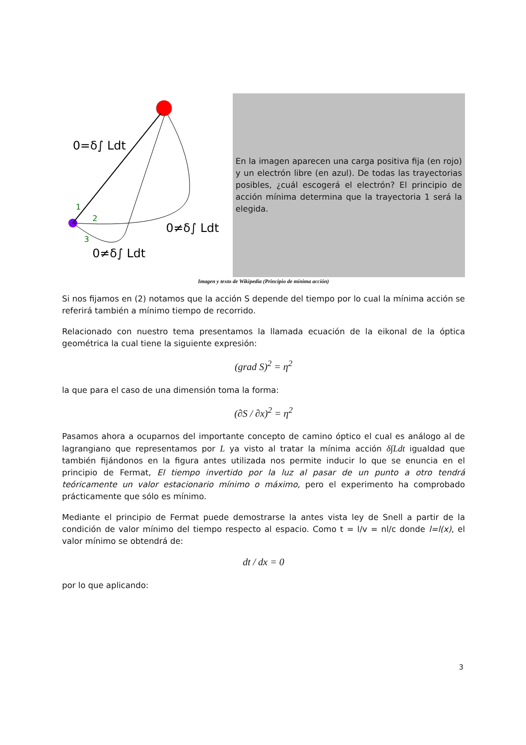0=δ∫ Ldt
1
2
3
0≠δ∫ Ldt
0≠δ∫ Ldt
En la imagen aparecen una carga positiva fija (en rojo) y un electrón libre (en azul). De todas las trayectorias posibles, ¿cuál escogerá el electrón? El principio de acción mínima determina que la trayectoria 1 será la elegida.
Imagen y texto de Wikipedia (Principio de mínima acción)
Si nos fijamos en (2) notamos que la acción S depende del tiempo por lo cual la mínima acción se referirá también a mínimo tiempo de recorrido.
Relacionado con nuestro tema presentamos la llamada ecuación de la eikonal de la óptica geométrica la cual tiene la siguiente expresión:
(grad S)<sup>2</sup> = η<sup>2</sup>
la que para el caso de una dimensión toma la forma:
(∂S / ∂x)<sup>2</sup> = η<sup>2</sup>
Pasamos ahora a ocuparnos del importante concepto de camino óptico el cual es análogo al de lagrangiano que representamos por L ya visto al tratar la mínima acción δ∫Ldt igualdad que también fijándonos en la figura antes utilizada nos permite inducir lo que se enuncia en el principio de Fermat, El tiempo invertido por la luz al pasar de un punto a otro tendrá teóricamente un valor estacionario mínimo o máximo, pero el experimento ha comprobado prácticamente que sólo es mínimo.
Mediante el principio de Fermat puede demostrarse la antes vista ley de Snell a partir de la condición de valor mínimo del tiempo respecto al espacio. Como t = l/v = nl/c donde l=l(x), el valor mínimo se obtendrá de:
dt / dx = 0
por lo que aplicando:
3